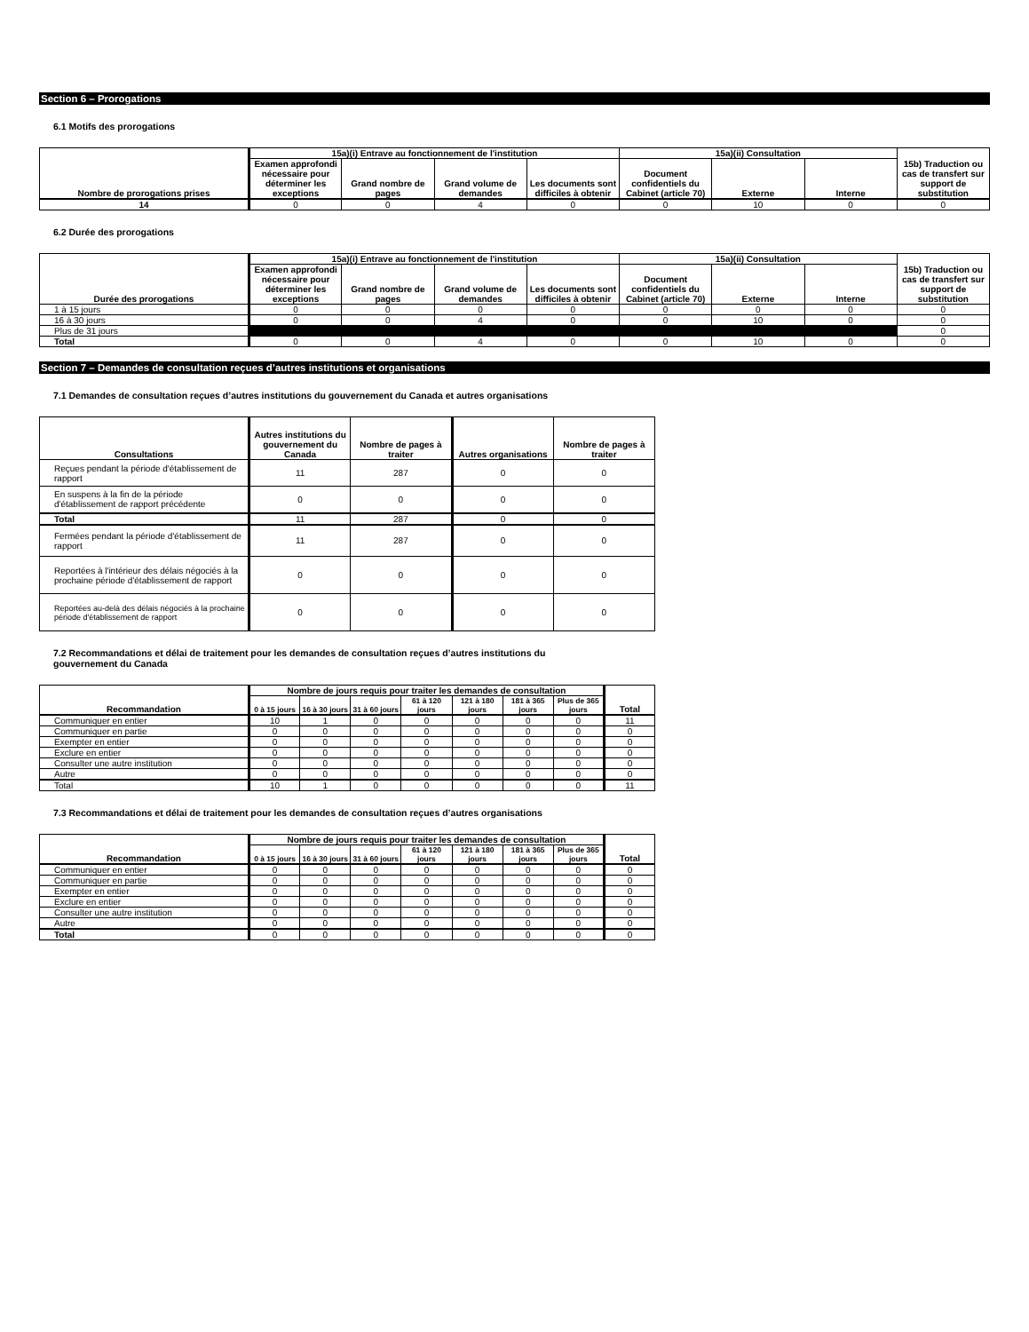Section 6 – Prorogations
6.1 Motifs des prorogations
| Nombre de prorogations prises | 15a)(i) Entrave au fonctionnement de l'institution | | | | 15a)(ii) Consultation | | | 15b) Traduction ou cas de transfert sur support de substitution |
| --- | --- | --- | --- | --- | --- | --- | --- | --- |
| | Examen approfondi nécessaire pour déterminer les exceptions | Grand nombre de pages | Grand volume de demandes | Les documents sont difficiles à obtenir | Document confidentiels du Cabinet (article 70) | Externe | Interne | |
| 14 | 0 | 0 | 4 | 0 | 0 | 10 | 0 | 0 |
6.2 Durée des prorogations
| Durée des prorogations | 15a)(i) Entrave au fonctionnement de l'institution | | | | 15a)(ii) Consultation | | | 15b) Traduction ou cas de transfert sur support de substitution |
| --- | --- | --- | --- | --- | --- | --- | --- | --- |
| | Examen approfondi nécessaire pour déterminer les exceptions | Grand nombre de pages | Grand volume de demandes | Les documents sont difficiles à obtenir | Document confidentiels du Cabinet (article 70) | Externe | Interne | |
| 1 à 15 jours | 0 | 0 | 0 | 0 | 0 | 0 | 0 | 0 |
| 16 à 30 jours | 0 | 0 | 4 | 0 | 0 | 10 | 0 | 0 |
| Plus de 31 jours | | | | | | | | 0 |
| Total | 0 | 0 | 4 | 0 | 0 | 10 | 0 | 0 |
Section 7 – Demandes de consultation reçues d’autres institutions et organisations
7.1 Demandes de consultation reçues d’autres institutions du gouvernement du Canada et autres organisations
| Consultations | Autres institutions du gouvernement du Canada | Nombre de pages à traiter | Autres organisations | Nombre de pages à traiter |
| --- | --- | --- | --- | --- |
| Reçues pendant la période d'établissement de rapport | 11 | 287 | 0 | 0 |
| En suspens à la fin de la période d'établissement de rapport précédente | 0 | 0 | 0 | 0 |
| Total | 11 | 287 | 0 | 0 |
| Fermées pendant la période d'établissement de rapport | 11 | 287 | 0 | 0 |
| Reportées à l'intérieur des délais négociés à la prochaine période d'établissement de rapport | 0 | 0 | 0 | 0 |
| Reportées au-delà des délais négociés à la prochaine période d'établissement de rapport | 0 | 0 | 0 | 0 |
7.2 Recommandations et délai de traitement pour les demandes de consultation reçues d’autres institutions du
gouvernement du Canada
| Recommandation | Nombre de jours requis pour traiter les demandes de consultation | | | | | | | Total |
| --- | --- | --- | --- | --- | --- | --- | --- | --- |
| | 0 à 15 jours | 16 à 30 jours | 31 à 60 jours | 61 à 120 jours | 121 à 180 jours | 181 à 365 jours | Plus de 365 jours | |
| Communiquer en entier | 10 | 1 | 0 | 0 | 0 | 0 | 0 | 11 |
| Communiquer en partie | 0 | 0 | 0 | 0 | 0 | 0 | 0 | 0 |
| Exempter en entier | 0 | 0 | 0 | 0 | 0 | 0 | 0 | 0 |
| Exclure en entier | 0 | 0 | 0 | 0 | 0 | 0 | 0 | 0 |
| Consulter une autre institution | 0 | 0 | 0 | 0 | 0 | 0 | 0 | 0 |
| Autre | 0 | 0 | 0 | 0 | 0 | 0 | 0 | 0 |
| Total | 10 | 1 | 0 | 0 | 0 | 0 | 0 | 11 |
7.3 Recommandations et délai de traitement pour les demandes de consultation reçues d’autres organisations
| Recommandation | Nombre de jours requis pour traiter les demandes de consultation | | | | | | | Total |
| --- | --- | --- | --- | --- | --- | --- | --- | --- |
| | 0 à 15 jours | 16 à 30 jours | 31 à 60 jours | 61 à 120 jours | 121 à 180 jours | 181 à 365 jours | Plus de 365 jours | |
| Communiquer en entier | 0 | 0 | 0 | 0 | 0 | 0 | 0 | 0 |
| Communiquer en partie | 0 | 0 | 0 | 0 | 0 | 0 | 0 | 0 |
| Exempter en entier | 0 | 0 | 0 | 0 | 0 | 0 | 0 | 0 |
| Exclure en entier | 0 | 0 | 0 | 0 | 0 | 0 | 0 | 0 |
| Consulter une autre institution | 0 | 0 | 0 | 0 | 0 | 0 | 0 | 0 |
| Autre | 0 | 0 | 0 | 0 | 0 | 0 | 0 | 0 |
| Total | 0 | 0 | 0 | 0 | 0 | 0 | 0 | 0 |